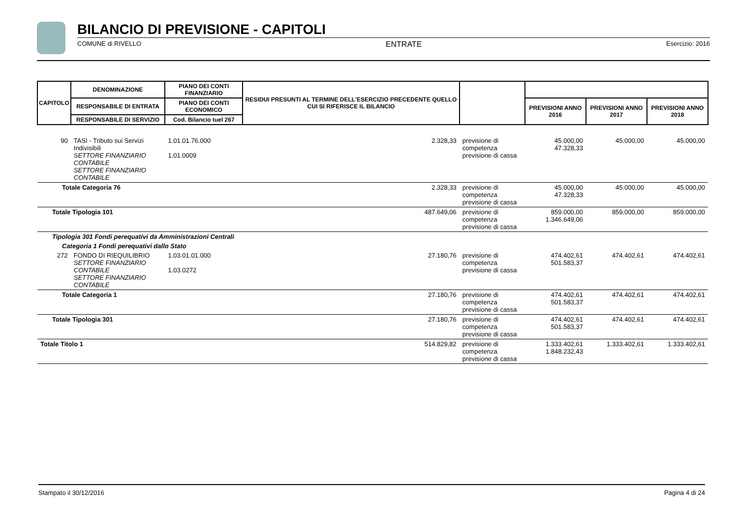BILANCIO DI PREVISIONE - CAPITOLI
COMUNE di RIVELLO ENTRATE Esercizio: 2016
| CAPITOLO | DENOMINAZIONE | PIANO DEI CONTI FINANZIARIO | RESIDUI PRESUNTI AL TERMINE DELL'ESERCIZIO PRECEDENTE QUELLO CUI SI RIFERISCE IL BILANCIO | | | | |
| --- | --- | --- | --- | --- | --- | --- | --- |
| | RESPONSABILE DI ENTRATA | PIANO DEI CONTI ECONOMICO | | | PREVISIONI ANNO 2016 | PREVISIONI ANNO 2017 | PREVISIONI ANNO 2018 |
| | RESPONSABILE DI SERVIZIO | Cod. Bilancio tuel 267 | | | | | |
| 90 | TASI - Tributo sui Servizi Indivisibili SETTORE FINANZIARIO CONTABILE SETTORE FINANZIARIO CONTABILE | 1.01.01.76.000 1.01.0009 | 2.328,33 | previsione di competenza previsione di cassa | 45.000,00 47.328,33 | 45.000,00 | 45.000,00 |
| Totale Categoria 76 | | | 2.328,33 | previsione di competenza previsione di cassa | 45.000,00 47.328,33 | 45.000,00 | 45.000,00 |
| Totale Tipologia 101 | | | 487.649,06 | previsione di competenza previsione di cassa | 859.000,00 1.346.649,06 | 859.000,00 | 859.000,00 |
| Tipologia 301 Fondi perequativi da Amministrazioni Centrali | | | | | | | |
| Categoria 1 Fondi perequativi dallo Stato | | | | | | | |
| 272 | FONDO DI RIEQUILIBRIO SETTORE FINANZIARIO CONTABILE SETTORE FINANZIARIO CONTABILE | 1.03.01.01.000 1.03.0272 | 27.180,76 | previsione di competenza previsione di cassa | 474.402,61 501.583,37 | 474.402,61 | 474.402,61 |
| Totale Categoria 1 | | | 27.180,76 | previsione di competenza previsione di cassa | 474.402,61 501.583,37 | 474.402,61 | 474.402,61 |
| Totale Tipologia 301 | | | 27.180,76 | previsione di competenza previsione di cassa | 474.402,61 501.583,37 | 474.402,61 | 474.402,61 |
| Totale Titolo 1 | | | 514.829,82 | previsione di competenza previsione di cassa | 1.333.402,61 1.848.232,43 | 1.333.402,61 | 1.333.402,61 |
Stampato il 30/12/2016 Pagina 4 di 24